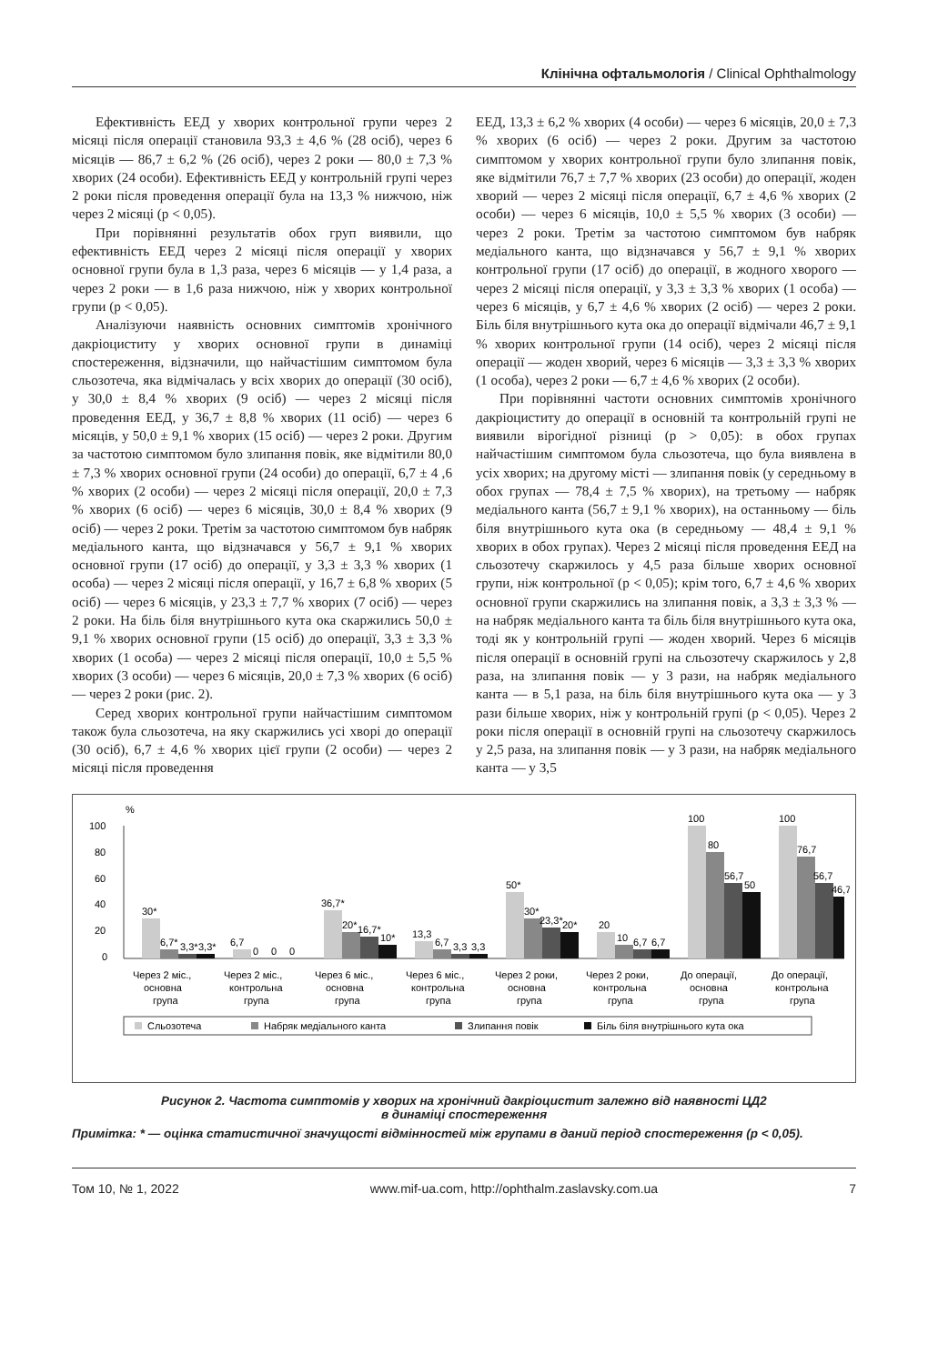Клінічна офтальмологія / Clinical Ophthalmology
Ефективність ЕЕД у хворих контрольної групи через 2 місяці після операції становила 93,3 ± 4,6 % (28 осіб), через 6 місяців — 86,7 ± 6,2 % (26 осіб), через 2 роки — 80,0 ± 7,3 % хворих (24 особи). Ефективність ЕЕД у контрольній групі через 2 роки після проведення операції була на 13,3 % нижчою, ніж через 2 місяці (p < 0,05).
При порівнянні результатів обох груп виявили, що ефективність ЕЕД через 2 місяці після операції у хворих основної групи була в 1,3 раза, через 6 місяців — у 1,4 раза, а через 2 роки — в 1,6 раза нижчою, ніж у хворих контрольної групи (p < 0,05).
Аналізуючи наявність основних симптомів хронічного дакріоциститу у хворих основної групи в динаміці спостереження, відзначили, що найчастішим симптомом була сльозотеча, яка відмічалась у всіх хворих до операції (30 осіб), у 30,0 ± 8,4 % хворих (9 осіб) — через 2 місяці після проведення ЕЕД, у 36,7 ± 8,8 % хворих (11 осіб) — через 6 місяців, у 50,0 ± 9,1 % хворих (15 осіб) — через 2 роки. Другим за частотою симптомом було злипання повік, яке відмітили 80,0 ± 7,3 % хворих основної групи (24 особи) до операції, 6,7 ± 4 ,6 % хворих (2 особи) — через 2 місяці після операції, 20,0 ± 7,3 % хворих (6 осіб) — через 6 місяців, 30,0 ± 8,4 % хворих (9 осіб) — через 2 роки. Третім за частотою симптомом був набряк медіального канта, що відзначався у 56,7 ± 9,1 % хворих основної групи (17 осіб) до операції, у 3,3 ± 3,3 % хворих (1 особа) — через 2 місяці після операції, у 16,7 ± 6,8 % хворих (5 осіб) — через 6 місяців, у 23,3 ± 7,7 % хворих (7 осіб) — через 2 роки. На біль біля внутрішнього кута ока скаржились 50,0 ± 9,1 % хворих основної групи (15 осіб) до операції, 3,3 ± 3,3 % хворих (1 особа) — через 2 місяці після операції, 10,0 ± 5,5 % хворих (3 особи) — через 6 місяців, 20,0 ± 7,3 % хворих (6 осіб) — через 2 роки (рис. 2).
Серед хворих контрольної групи найчастішим симптомом також була сльозотеча, на яку скаржились усі хворі до операції (30 осіб), 6,7 ± 4,6 % хворих цієї групи (2 особи) — через 2 місяці після проведення
ЕЕД, 13,3 ± 6,2 % хворих (4 особи) — через 6 місяців, 20,0 ± 7,3 % хворих (6 осіб) — через 2 роки. Другим за частотою симптомом у хворих контрольної групи було злипання повік, яке відмітили 76,7 ± 7,7 % хворих (23 особи) до операції, жоден хворий — через 2 місяці після операції, 6,7 ± 4,6 % хворих (2 особи) — через 6 місяців, 10,0 ± 5,5 % хворих (3 особи) — через 2 роки. Третім за частотою симптомом був набряк медіального канта, що відзначався у 56,7 ± 9,1 % хворих контрольної групи (17 осіб) до операції, в жодного хворого — через 2 місяці після операції, у 3,3 ± 3,3 % хворих (1 особа) — через 6 місяців, у 6,7 ± 4,6 % хворих (2 осіб) — через 2 роки. Біль біля внутрішнього кута ока до операції відмічали 46,7 ± 9,1 % хворих контрольної групи (14 осіб), через 2 місяці після операції — жоден хворий, через 6 місяців — 3,3 ± 3,3 % хворих (1 особа), через 2 роки — 6,7 ± 4,6 % хворих (2 особи).
При порівнянні частоти основних симптомів хронічного дакріоциститу до операції в основній та контрольній групі не виявили вірогідної різниці (p > 0,05): в обох групах найчастішим симптомом була сльозотеча, що була виявлена в усіх хворих; на другому місті — злипання повік (у середньому в обох групах — 78,4 ± 7,5 % хворих), на третьому — набряк медіального канта (56,7 ± 9,1 % хворих), на останньому — біль біля внутрішнього кута ока (в середньому — 48,4 ± 9,1 % хворих в обох групах). Через 2 місяці після проведення ЕЕД на сльозотечу скаржилось у 4,5 раза більше хворих основної групи, ніж контрольної (p < 0,05); крім того, 6,7 ± 4,6 % хворих основної групи скаржились на злипання повік, а 3,3 ± 3,3 % — на набряк медіального канта та біль біля внутрішнього кута ока, тоді як у контрольній групі — жоден хворий. Через 6 місяців після операції в основній групі на сльозотечу скаржилось у 2,8 раза, на злипання повік — у 3 рази, на набряк медіального канта — в 5,1 раза, на біль біля внутрішнього кута ока — у 3 рази більше хворих, ніж у контрольній групі (p < 0,05). Через 2 роки після операції в основній групі на сльозотечу скаржилось у 2,5 раза, на злипання повік — у 3 рази, на набряк медіального канта — у 3,5
%
100
80
60
40
20
0
30*
6,7*
3,3*
3,3*
6,7
0
0
0
36,7*
20*
16,7*
10*
13,3
6,7
3,3
3,3
50*
30*
23,3*
20*
20
10
6,7
6,7
100
80
56,7
50
100
76,7
56,7
46,7
Через 2 міс.,
основна
група
Через 2 міс.,
контрольна
група
Через 6 міс.,
основна
група
Через 6 міс.,
контрольна
група
Через 2 роки,
основна
група
Через 2 роки,
контрольна
група
До операції,
основна
група
До операції,
контрольна
група
Сльозотеча
Набряк медіального канта
Злипання повік
Біль біля внутрішнього кута ока
Рисунок 2. Частота симптомів у хворих на хронічний дакріоцистит залежно від наявності ЦД2
в динаміці спостереження
Примітка: * — оцінка статистичної значущості відмінностей між групами в даний період спостереження (p < 0,05).
Том 10, № 1, 2022 www.mif-ua.com, http://ophthalm.zaslavsky.com.ua 7